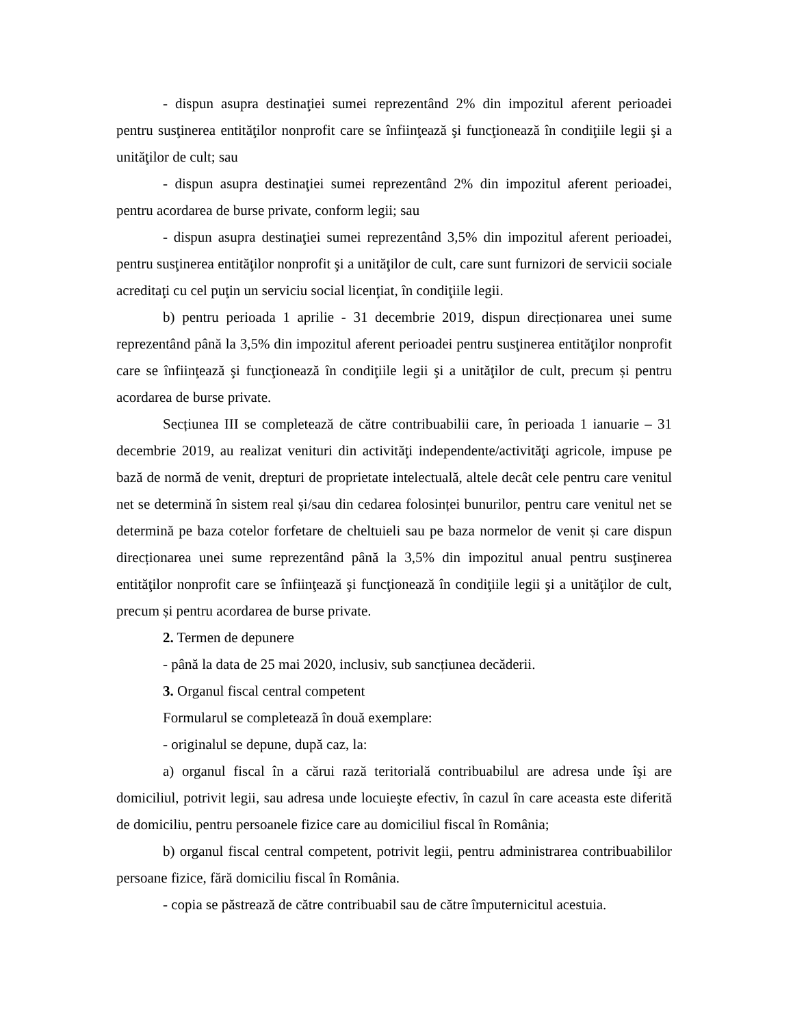- dispun asupra destinaţiei sumei reprezentând 2% din impozitul aferent perioadei pentru susţinerea entităţilor nonprofit care se înfiinţează şi funcţionează în condiţiile legii şi a unităţilor de cult; sau
- dispun asupra destinaţiei sumei reprezentând 2% din impozitul aferent perioadei, pentru acordarea de burse private, conform legii; sau
- dispun asupra destinaţiei sumei reprezentând 3,5% din impozitul aferent perioadei, pentru susţinerea entităţilor nonprofit şi a unităţilor de cult, care sunt furnizori de servicii sociale acreditaţi cu cel puţin un serviciu social licenţiat, în condiţiile legii.
b) pentru perioada 1 aprilie - 31 decembrie 2019, dispun direcționarea unei sume reprezentând până la 3,5% din impozitul aferent perioadei pentru susţinerea entităţilor nonprofit care se înfiinţează şi funcţionează în condiţiile legii şi a unităţilor de cult, precum și pentru acordarea de burse private.
Secțiunea III se completează de către contribuabilii care, în perioada 1 ianuarie – 31 decembrie 2019, au realizat venituri din activităţi independente/activităţi agricole, impuse pe bază de normă de venit, drepturi de proprietate intelectuală, altele decât cele pentru care venitul net se determină în sistem real și/sau din cedarea folosinței bunurilor, pentru care venitul net se determină pe baza cotelor forfetare de cheltuieli sau pe baza normelor de venit și care dispun direcționarea unei sume reprezentând până la 3,5% din impozitul anual pentru susţinerea entităţilor nonprofit care se înfiinţează şi funcţionează în condiţiile legii şi a unităţilor de cult, precum și pentru acordarea de burse private.
2. Termen de depunere
- până la data de 25 mai 2020, inclusiv, sub sancțiunea decăderii.
3. Organul fiscal central competent
Formularul se completează în două exemplare:
- originalul se depune, după caz, la:
a) organul fiscal în a cărui rază teritorială contribuabilul are adresa unde îşi are domiciliul, potrivit legii, sau adresa unde locuieşte efectiv, în cazul în care aceasta este diferită de domiciliu, pentru persoanele fizice care au domiciliul fiscal în România;
b) organul fiscal central competent, potrivit legii, pentru administrarea contribuabililor persoane fizice, fără domiciliu fiscal în România.
- copia se păstrează de către contribuabil sau de către împuternicitul acestuia.